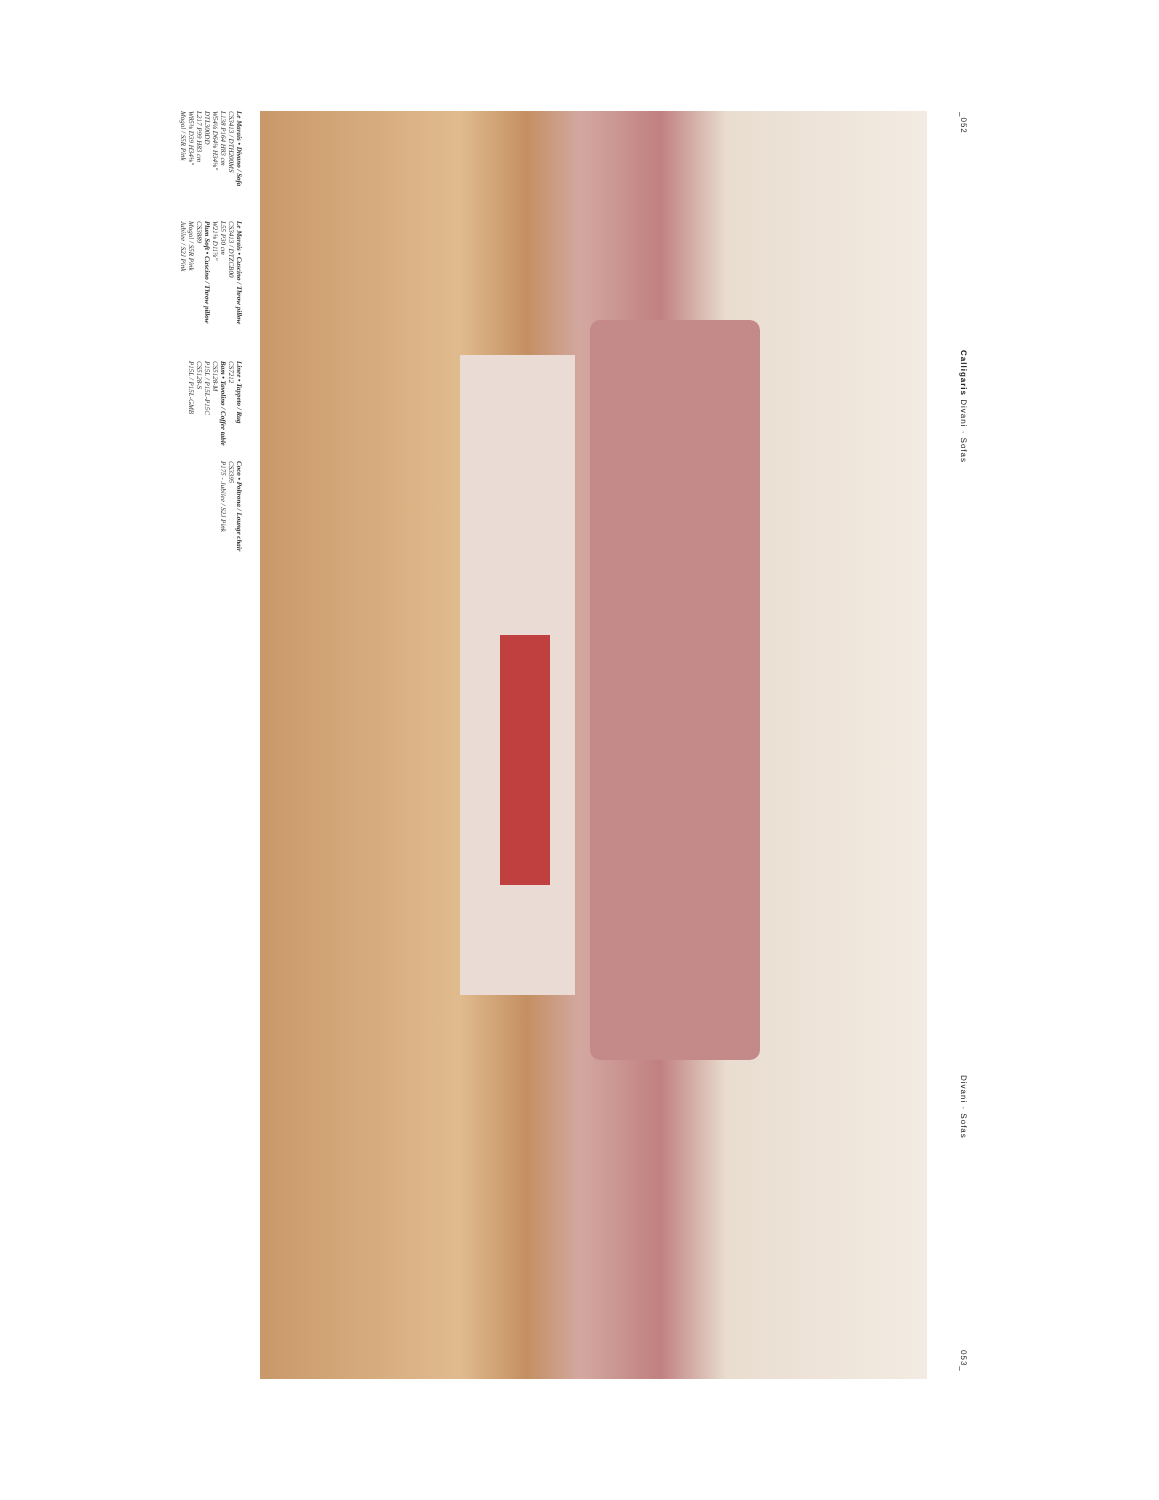_052
Calligaris Divani · Sofas
Divani · Sofas
053_
Le Marais • Divano / Sofa
CS3413 / DTH200MS
L138 P164 H83 cm
W54¼ D64⅝ H34⅝"
DTL300DD
L217 P99 H83 cm
W85⅜ D39 H34⅝"
Mogol / S5R Pink
Le Marais • Cuscino / Throw pillow
CS3413 / DTZCB00
L55 P30 cm
W21⅝ D11⅞"
Plum Soft • Cuscino / Throw pillow
CS3889
Mogol / S5R Pink
Jubilee / S2J Pink
Linee • Tappeto / Rug
CS7212
Bam • Tavolino / Coffee table
CS5128-M
P15L / P15L-P15C
CS5128-S
P15L / P15L-GMB
Coco • Poltrona / Lounge chair
CS3395
P175 - Jubilee / S2J Pink